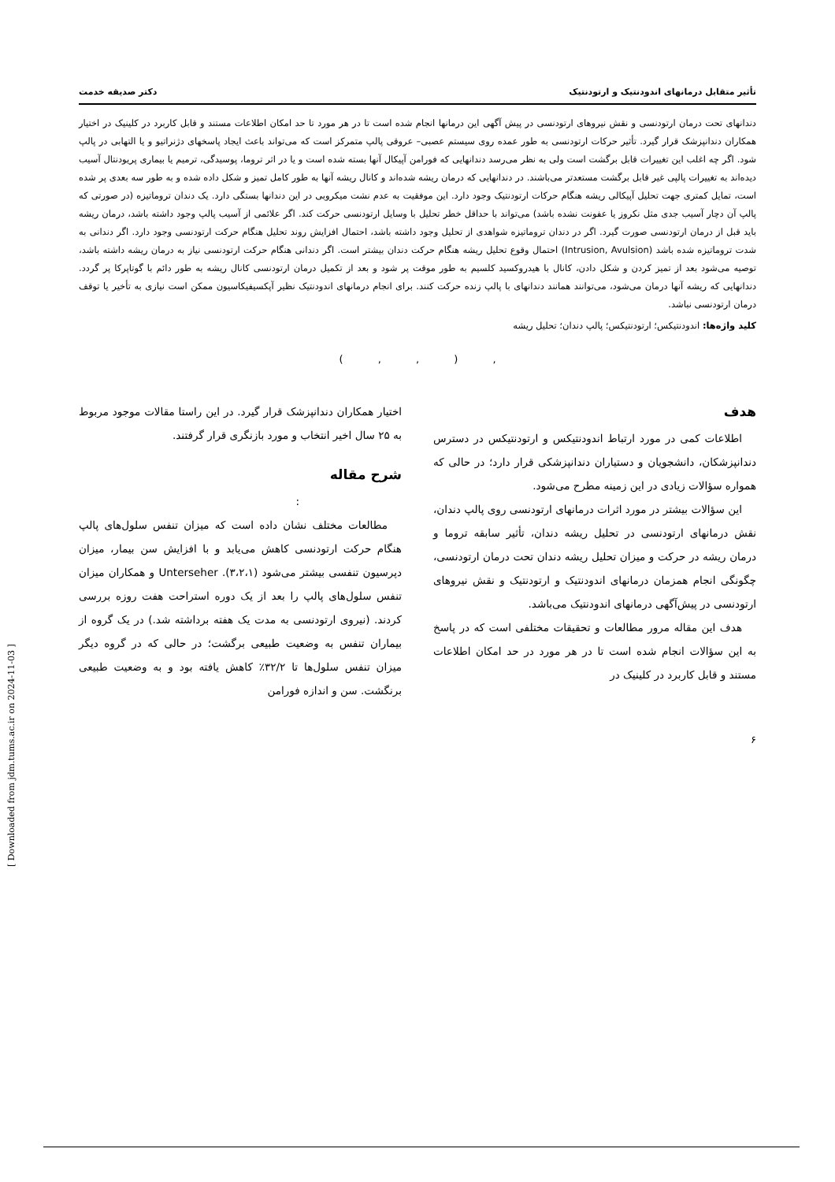تأثیر متقابل درمانهای اندودنتیک و ارتودنتیک دکتر صدیقه خدمت
دندانهای تحت درمان ارتودنسی و نقش نیروهای ارتودنسی در پیش آگهی این درمانها انجام شده است تا در هر مورد تا حد امکان اطلاعات مستند و قابل کاربرد در کلینیک در اختیار همکاران دندانپزشک قرار گیرد. تأثیر حرکات ارتودنسی به طور عمده روی سیستم عصبی– عروقی پالپ متمرکز است که می‌تواند باعث ایجاد پاسخهای دژنراتیو و یا التهابی در پالپ شود. اگر چه اغلب این تغییرات قابل برگشت است ولی به نظر می‌رسد دندانهایی که فورامن آپیکال آنها بسته شده است و یا در اثر تروما، پوسیدگی، ترمیم یا بیماری پریودنتال آسیب دیده‌اند به تغییرات پالپی غیر قابل برگشت مستعدتر می‌باشند. در دندانهایی که درمان ریشه شده‌اند و کانال ریشه آنها به طور کامل تمیز و شکل داده شده و به طور سه بعدی پر شده است، تمایل کمتری جهت تحلیل آپیکالی ریشه هنگام حرکات ارتودنتیک وجود دارد. این موفقیت به عدم نشت میکروبی در این دندانها بستگی دارد. یک دندان تروماتیزه (در صورتی که پالپ آن دچار آسیب جدی مثل نکروز یا عفونت نشده باشد) می‌تواند با حداقل خطر تحلیل با وسایل ارتودنسی حرکت کند. اگر علائمی از آسیب پالپ وجود داشته باشد، درمان ریشه باید قبل از درمان ارتودنسی صورت گیرد. اگر در دندان تروماتیزه شواهدی از تحلیل وجود داشته باشد، احتمال افزایش روند تحلیل هنگام حرکت ارتودنسی وجود دارد. اگر دندانی به شدت تروماتیزه شده باشد (Intrusion, Avulsion) احتمال وقوع تحلیل ریشه هنگام حرکت دندان بیشتر است. اگر دندانی هنگام حرکت ارتودنسی نیاز به درمان ریشه داشته باشد، توصیه می‌شود بعد از تمیز کردن و شکل دادن، کانال با هیدروکسید کلسیم به طور موقت پر شود و بعد از تکمیل درمان ارتودنسی کانال ریشه به طور دائم با گوتاپرکا پر گردد. دندانهایی که ریشه آنها درمان می‌شود، می‌توانند همانند دندانهای با پالپ زنده حرکت کنند. برای انجام درمانهای اندودنتیک نظیر آپکسیفیکاسیون ممکن است نیازی به تأخیر یا توقف درمان ارتودنسی نباشد.
کلید واژه‌ها: اندودنتیکس؛ ارتودنتیکس؛ پالپ دندان؛ تحلیل ریشه
, ( , , )
هدف
اطلاعات کمی در مورد ارتباط اندودنتیکس و ارتودنتیکس در دسترس دندانپزشکان، دانشجویان و دستیاران دندانپزشکی قرار دارد؛ در حالی که همواره سؤالات زیادی در این زمینه مطرح می‌شود.
این سؤالات بیشتر در مورد اثرات درمانهای ارتودنسی روی پالپ دندان، نقش درمانهای ارتودنسی در تحلیل ریشه دندان، تأثیر سابقه تروما و درمان ریشه در حرکت و میزان تحلیل ریشه دندان تحت درمان ارتودنسی، چگونگی انجام همزمان درمانهای اندودنتیک و ارتودنتیک و نقش نیروهای ارتودنسی در پیش‌آگهی درمانهای اندودنتیک می‌باشد.
هدف این مقاله مرور مطالعات و تحقیقات مختلفی است که در پاسخ به این سؤالات انجام شده است تا در هر مورد در حد امکان اطلاعات مستند و قابل کاربرد در کلینیک در
اختیار همکاران دندانپزشک قرار گیرد. در این راستا مقالات موجود مربوط به ۲۵ سال اخیر انتخاب و مورد بازنگری قرار گرفتند.
شرح مقاله
:
مطالعات مختلف نشان داده است که میزان تنفس سلول‌های پالپ هنگام حرکت ارتودنسی کاهش می‌یابد و با افزایش سن بیمار، میزان دپرسیون تنفسی بیشتر می‌شود (۳،۲،۱). Unterseher و همکاران میزان تنفس سلول‌های پالپ را بعد از یک دوره استراحت هفت روزه بررسی کردند. (نیروی ارتودنسی به مدت یک هفته برداشته شد.) در یک گروه از بیماران تنفس به وضعیت طبیعی برگشت؛ در حالی که در گروه دیگر میزان تنفس سلول‌ها تا ۳۲/۲٪ کاهش یافته بود و به وضعیت طبیعی برنگشت. سن و اندازه فورامن
۶
[ Downloaded from jdm.tums.ac.ir on 2024-11-03 ]